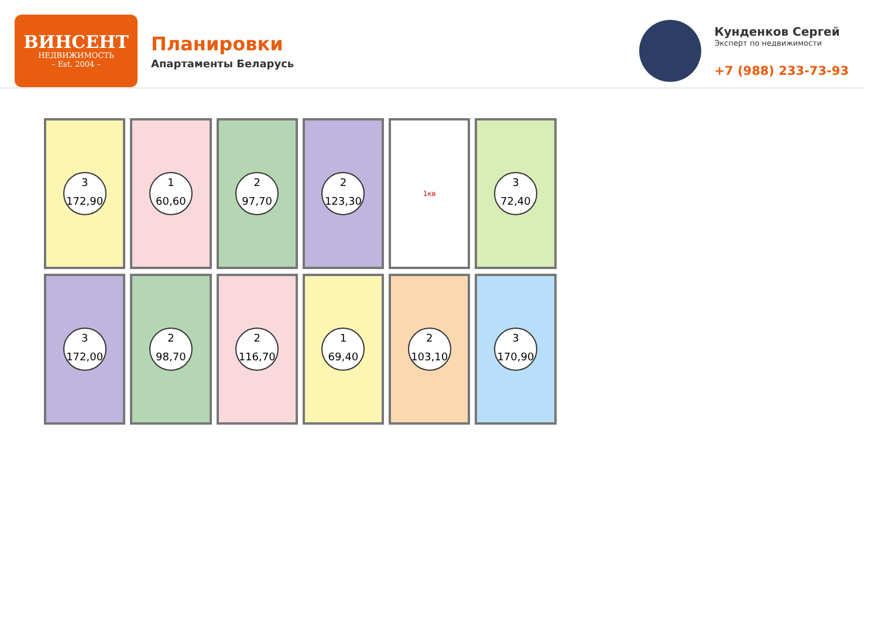ВИНСЕНТ
НЕДВИЖИМОСТЬ
– Est. 2004 –
Планировки
Апартаменты Беларусь
Кунденков Сергей
Эксперт по недвижимости
+7 (988) 233-73-93
3
172,90
1
60,60
2
97,70
2
123,30
1кв
3
72,40
3
172,00
2
98,70
2
116,70
1
69,40
2
103,10
3
170,90